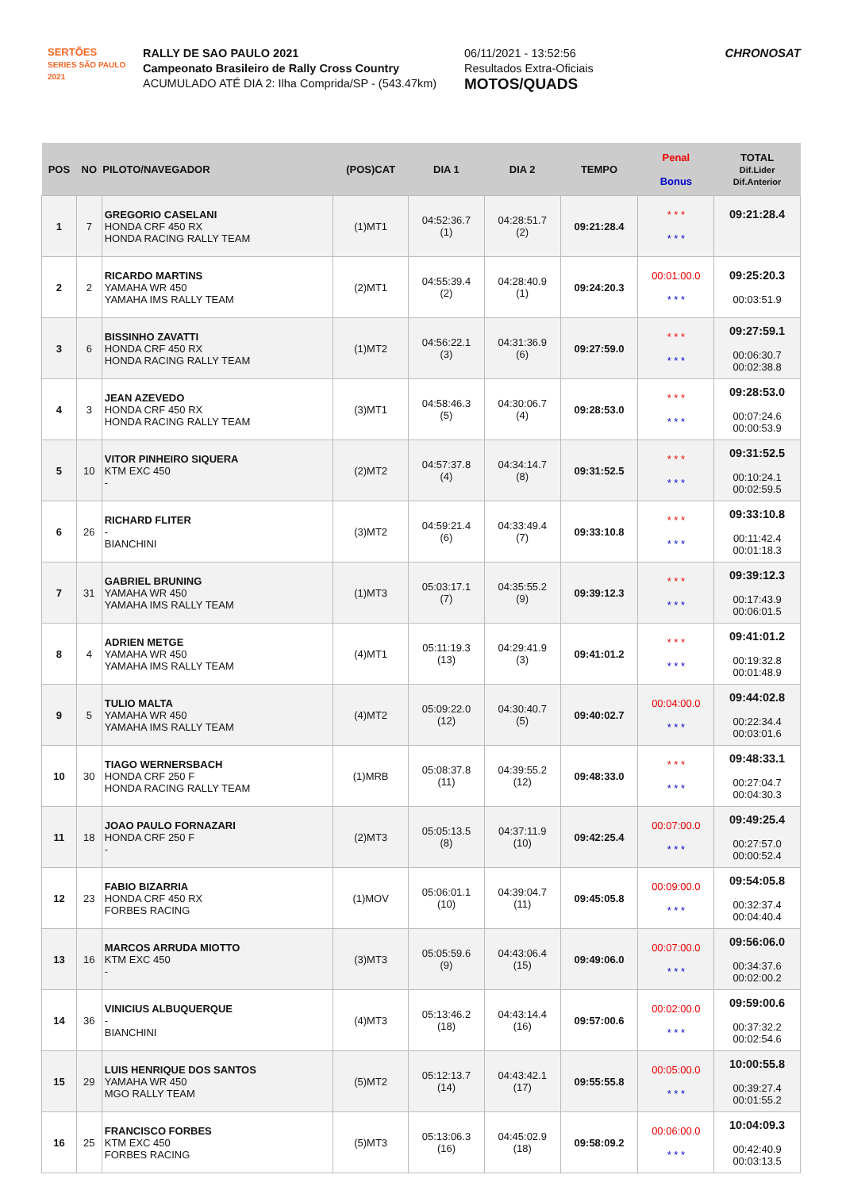SERTÕES
SERIES SÃO PAULO 2021
RALLY DE SAO PAULO 2021
Campeonato Brasileiro de Rally Cross Country
ACUMULADO ATÉ DIA 2: Ilha Comprida/SP - (543.47km)
06/11/2021 - 13:52:56
Resultados Extra-Oficiais
MOTOS/QUADS
CHRONOSAT
| POS | NO | PILOTO/NAVEGADOR | (POS)CAT | DIA 1 | DIA 2 | TEMPO | Penal Bonus | TOTAL Dif.Lider Dif.Anterior |
| --- | --- | --- | --- | --- | --- | --- | --- | --- |
| 1 | 7 | GREGORIO CASELANI HONDA CRF 450 RX HONDA RACING RALLY TEAM | (1)MT1 | 04:52:36.7 (1) | 04:28:51.7 (2) | 09:21:28.4 | * * * * * * | 09:21:28.4 |
| 2 | 2 | RICARDO MARTINS YAMAHA WR 450 YAMAHA IMS RALLY TEAM | (2)MT1 | 04:55:39.4 (2) | 04:28:40.9 (1) | 09:24:20.3 | 00:01:00.0 * * * | 09:25:20.3 00:03:51.9 |
| 3 | 6 | BISSINHO ZAVATTI HONDA CRF 450 RX HONDA RACING RALLY TEAM | (1)MT2 | 04:56:22.1 (3) | 04:31:36.9 (6) | 09:27:59.0 | * * * * * * | 09:27:59.1 00:06:30.7 00:02:38.8 |
| 4 | 3 | JEAN AZEVEDO HONDA CRF 450 RX HONDA RACING RALLY TEAM | (3)MT1 | 04:58:46.3 (5) | 04:30:06.7 (4) | 09:28:53.0 | * * * * * * | 09:28:53.0 00:07:24.6 00:00:53.9 |
| 5 | 10 | VITOR PINHEIRO SIQUERA KTM EXC 450 - | (2)MT2 | 04:57:37.8 (4) | 04:34:14.7 (8) | 09:31:52.5 | * * * * * * | 09:31:52.5 00:10:24.1 00:02:59.5 |
| 6 | 26 | RICHARD FLITER - BIANCHINI | (3)MT2 | 04:59:21.4 (6) | 04:33:49.4 (7) | 09:33:10.8 | * * * * * * | 09:33:10.8 00:11:42.4 00:01:18.3 |
| 7 | 31 | GABRIEL BRUNING YAMAHA WR 450 YAMAHA IMS RALLY TEAM | (1)MT3 | 05:03:17.1 (7) | 04:35:55.2 (9) | 09:39:12.3 | * * * * * * | 09:39:12.3 00:17:43.9 00:06:01.5 |
| 8 | 4 | ADRIEN METGE YAMAHA WR 450 YAMAHA IMS RALLY TEAM | (4)MT1 | 05:11:19.3 (13) | 04:29:41.9 (3) | 09:41:01.2 | * * * * * * | 09:41:01.2 00:19:32.8 00:01:48.9 |
| 9 | 5 | TULIO MALTA YAMAHA WR 450 YAMAHA IMS RALLY TEAM | (4)MT2 | 05:09:22.0 (12) | 04:30:40.7 (5) | 09:40:02.7 | 00:04:00.0 * * * | 09:44:02.8 00:22:34.4 00:03:01.6 |
| 10 | 30 | TIAGO WERNERSBACH HONDA CRF 250 F HONDA RACING RALLY TEAM | (1)MRB | 05:08:37.8 (11) | 04:39:55.2 (12) | 09:48:33.0 | * * * * * * | 09:48:33.1 00:27:04.7 00:04:30.3 |
| 11 | 18 | JOAO PAULO FORNAZARI HONDA CRF 250 F - | (2)MT3 | 05:05:13.5 (8) | 04:37:11.9 (10) | 09:42:25.4 | 00:07:00.0 * * * | 09:49:25.4 00:27:57.0 00:00:52.4 |
| 12 | 23 | FABIO BIZARRIA HONDA CRF 450 RX FORBES RACING | (1)MOV | 05:06:01.1 (10) | 04:39:04.7 (11) | 09:45:05.8 | 00:09:00.0 * * * | 09:54:05.8 00:32:37.4 00:04:40.4 |
| 13 | 16 | MARCOS ARRUDA MIOTTO KTM EXC 450 - | (3)MT3 | 05:05:59.6 (9) | 04:43:06.4 (15) | 09:49:06.0 | 00:07:00.0 * * * | 09:56:06.0 00:34:37.6 00:02:00.2 |
| 14 | 36 | VINICIUS ALBUQUERQUE - BIANCHINI | (4)MT3 | 05:13:46.2 (18) | 04:43:14.4 (16) | 09:57:00.6 | 00:02:00.0 * * * | 09:59:00.6 00:37:32.2 00:02:54.6 |
| 15 | 29 | LUIS HENRIQUE DOS SANTOS YAMAHA WR 450 MGO RALLY TEAM | (5)MT2 | 05:12:13.7 (14) | 04:43:42.1 (17) | 09:55:55.8 | 00:05:00.0 * * * | 10:00:55.8 00:39:27.4 00:01:55.2 |
| 16 | 25 | FRANCISCO FORBES KTM EXC 450 FORBES RACING | (5)MT3 | 05:13:06.3 (16) | 04:45:02.9 (18) | 09:58:09.2 | 00:06:00.0 * * * | 10:04:09.3 00:42:40.9 00:03:13.5 |